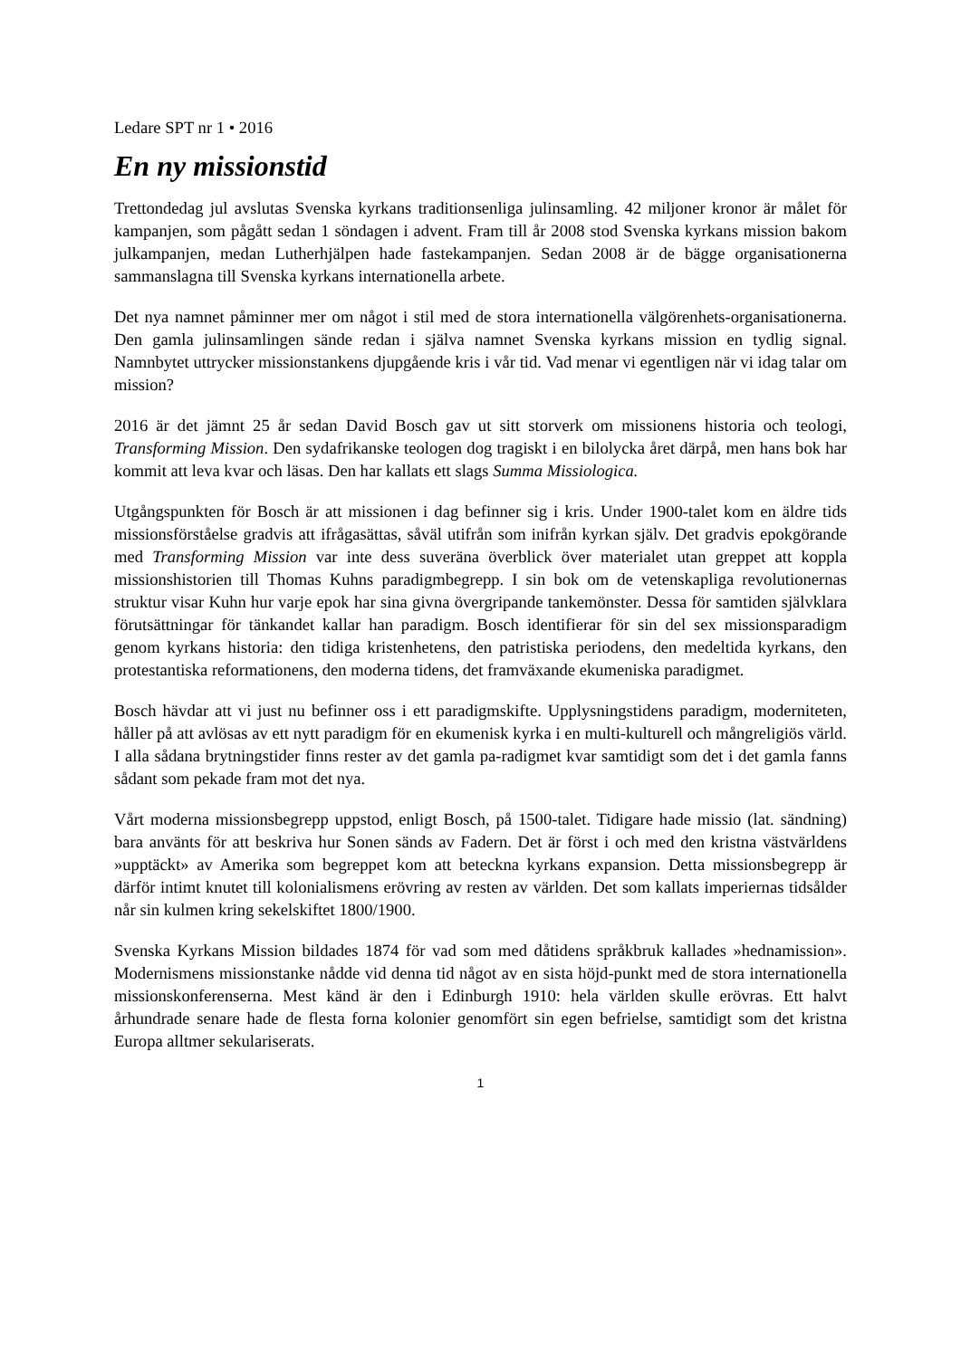Ledare SPT nr 1 • 2016
En ny missionstid
Trettondedag jul avslutas Svenska kyrkans traditionsenliga julinsamling. 42 miljoner kronor är målet för kampanjen, som pågått sedan 1 söndagen i advent. Fram till år 2008 stod Svenska kyrkans mission bakom julkampanjen, medan Lutherhjälpen hade fastekampanjen. Sedan 2008 är de bägge organisationerna sammanslagna till Svenska kyrkans internationella arbete.
Det nya namnet påminner mer om något i stil med de stora internationella välgörenhets-organisationerna. Den gamla julinsamlingen sände redan i själva namnet Svenska kyrkans mission en tydlig signal. Namnbytet uttrycker missionstankens djupgående kris i vår tid. Vad menar vi egentligen när vi idag talar om mission?
2016 är det jämnt 25 år sedan David Bosch gav ut sitt storverk om missionens historia och teologi, Transforming Mission. Den sydafrikanske teologen dog tragiskt i en bilolycka året därpå, men hans bok har kommit att leva kvar och läsas. Den har kallats ett slags Summa Missiologica.
Utgångspunkten för Bosch är att missionen i dag befinner sig i kris. Under 1900-talet kom en äldre tids missionsförståelse gradvis att ifrågasättas, såväl utifrån som inifrån kyrkan själv. Det gradvis epokgörande med Transforming Mission var inte dess suveräna överblick över materialet utan greppet att koppla missionshistorien till Thomas Kuhns paradigmbegrepp. I sin bok om de vetenskapliga revolutionernas struktur visar Kuhn hur varje epok har sina givna övergripande tankemönster. Dessa för samtiden självklara förutsättningar för tänkandet kallar han paradigm. Bosch identifierar för sin del sex missionsparadigm genom kyrkans historia: den tidiga kristenhetens, den patristiska periodens, den medeltida kyrkans, den protestantiska reformationens, den moderna tidens, det framväxande ekumeniska paradigmet.
Bosch hävdar att vi just nu befinner oss i ett paradigmskifte. Upplysningstidens paradigm, moderniteten, håller på att avlösas av ett nytt paradigm för en ekumenisk kyrka i en multi-kulturell och mångreligiös värld. I alla sådana brytningstider finns rester av det gamla pa-radigmet kvar samtidigt som det i det gamla fanns sådant som pekade fram mot det nya.
Vårt moderna missionsbegrepp uppstod, enligt Bosch, på 1500-talet. Tidigare hade missio (lat. sändning) bara använts för att beskriva hur Sonen sänds av Fadern. Det är först i och med den kristna västvärldens »upptäckt» av Amerika som begreppet kom att beteckna kyrkans expansion. Detta missionsbegrepp är därför intimt knutet till kolonialismens erövring av resten av världen. Det som kallats imperiernas tidsålder når sin kulmen kring sekelskiftet 1800/1900.
Svenska Kyrkans Mission bildades 1874 för vad som med dåtidens språkbruk kallades »hednamission». Modernismens missionstanke nådde vid denna tid något av en sista höjd-punkt med de stora internationella missionskonferenserna. Mest känd är den i Edinburgh 1910: hela världen skulle erövras. Ett halvt århundrade senare hade de flesta forna kolonier genomfört sin egen befrielse, samtidigt som det kristna Europa alltmer sekulariserats.
1